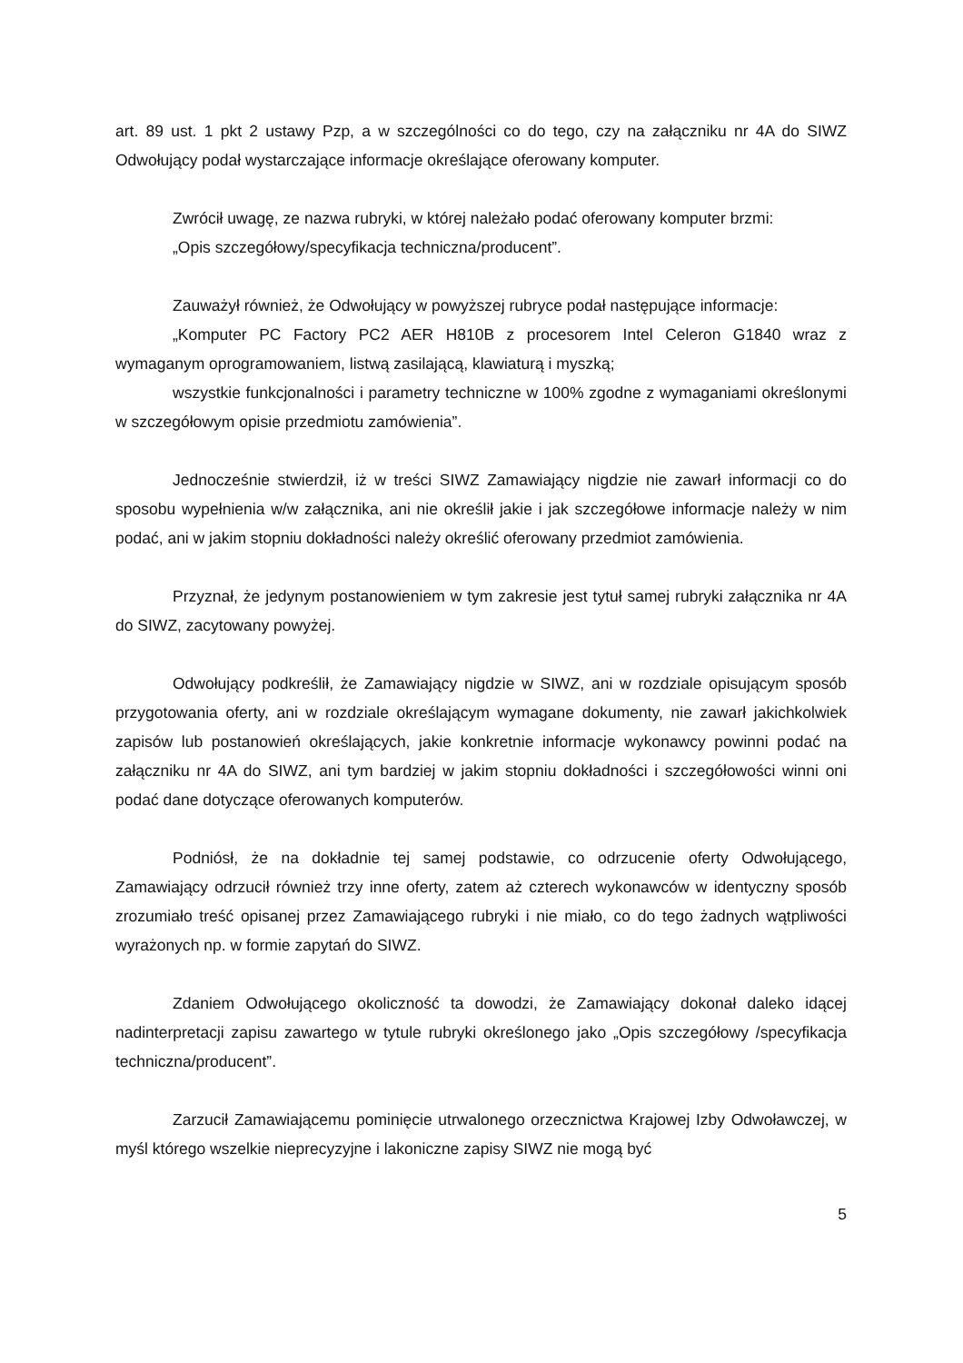art. 89 ust. 1 pkt 2 ustawy Pzp, a w szczególności co do tego, czy na załączniku nr 4A do SIWZ Odwołujący podał wystarczające informacje określające oferowany komputer.
Zwrócił uwagę, ze nazwa rubryki, w której należało podać oferowany komputer brzmi:
„Opis szczegółowy/specyfikacja techniczna/producent”.
Zauważył również, że Odwołujący w powyższej rubryce podał następujące informacje:
„Komputer PC Factory PC2 AER H810B z procesorem Intel Celeron G1840 wraz z wymaganym oprogramowaniem, listwą zasilającą, klawiaturą i myszką;
wszystkie funkcjonalności i parametry techniczne w 100% zgodne z wymaganiami określonymi w szczegółowym opisie przedmiotu zamówienia”.
Jednocześnie stwierdził, iż w treści SIWZ Zamawiający nigdzie nie zawarł informacji co do sposobu wypełnienia w/w załącznika, ani nie określił jakie i jak szczegółowe informacje należy w nim podać, ani w jakim stopniu dokładności należy określić oferowany przedmiot zamówienia.
Przyznał, że jedynym postanowieniem w tym zakresie jest tytuł samej rubryki załącznika nr 4A do SIWZ, zacytowany powyżej.
Odwołujący podkreślił, że Zamawiający nigdzie w SIWZ, ani w rozdziale opisującym sposób przygotowania oferty, ani w rozdziale określającym wymagane dokumenty, nie zawarł jakichkolwiek zapisów lub postanowień określających, jakie konkretnie informacje wykonawcy powinni podać na załączniku nr 4A do SIWZ, ani tym bardziej w jakim stopniu dokładności i szczegółowości winni oni podać dane dotyczące oferowanych komputerów.
Podniósł, że na dokładnie tej samej podstawie, co odrzucenie oferty Odwołującego, Zamawiający odrzucił również trzy inne oferty, zatem aż czterech wykonawców w identyczny sposób zrozumiało treść opisanej przez Zamawiającego rubryki i nie miało, co do tego żadnych wątpliwości wyrażonych np. w formie zapytań do SIWZ.
Zdaniem Odwołującego okoliczność ta dowodzi, że Zamawiający dokonał daleko idącej nadinterpretacji zapisu zawartego w tytule rubryki określonego jako „Opis szczegółowy /specyfikacja techniczna/producent”.
Zarzucił Zamawiającemu pominięcie utrwalonego orzecznictwa Krajowej Izby Odwoławczej, w myśl którego wszelkie nieprecyzyjne i lakoniczne zapisy SIWZ nie mogą być
5